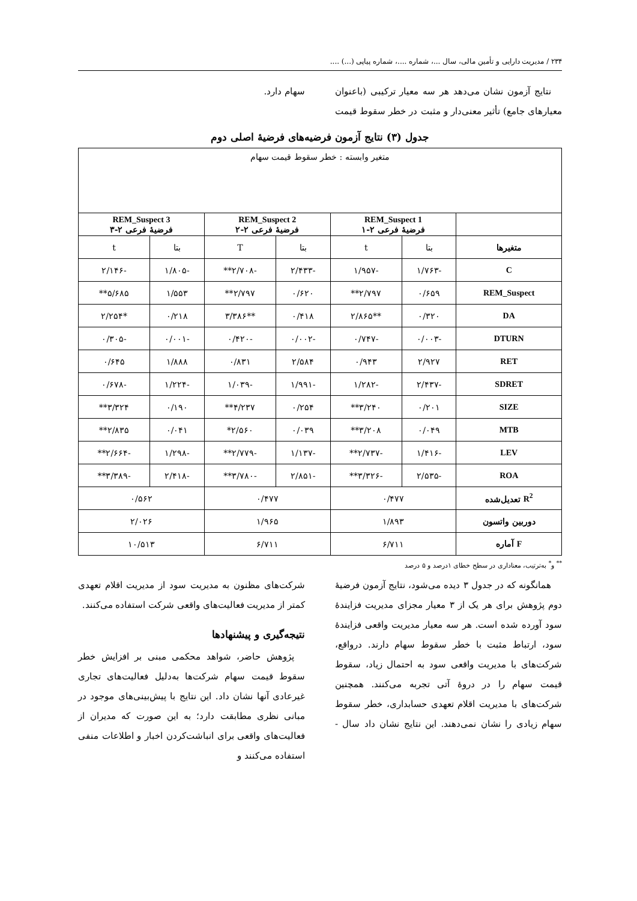۲۳۴ / مدیریت دارایی و تأمین مالی، سال ...، شماره ....، شماره پیاپی (...) ....
نتایج آزمون نشان می‌دهد هر سه معیار ترکیبی (باعنوان معیارهای جامع) تأثیر معنی‌دار و مثبت در خطر سقوط قیمت سهام دارد.
جدول (۳) نتایج آزمون فرضیه‌های فرضیهٔ اصلی دوم
| متغیر وابسته : خطر سقوط قیمت سهام | | | | | | |
| | REM_Suspect 1 فرضیهٔ فرعی ۲-۱ | | REM_Suspect 2 فرضیهٔ فرعی ۲-۲ | | REM_Suspect 3 فرضیهٔ فرعی ۲-۳ | |
| متغیرها | بتا | t | بتا | T | بتا | t |
| C | -۱/۷۶۳ | -۱/۹۵۷ | -۲/۴۳۳ | -۲/۷۰۸** | -۱/۸۰۵ | -۲/۱۴۶ |
| REM_Suspect | ۰/۶۵۹ | ۲/۷۹۷** | ۰/۶۲۰ | ۲/۷۹۷** | ۱/۵۵۳ | ۵/۶۸۵** |
| DA | ۰/۳۲۰ | **۲/۸۶۵ | ۰/۴۱۸ | **۳/۳۸۶ | ۰/۲۱۸ | *۲/۲۵۴ |
| DTURN | -۰/۰۰۳ | -۰/۷۴۷ | -۰/۰۰۲ | -۰/۴۲۰ | -۰/۰۰۱ | -۰/۳۰۵ |
| RET | ۲/۹۲۷ | ۰/۹۴۳ | ۲/۵۸۴ | ۰/۸۳۱ | ۱/۸۸۸ | ۰/۶۴۵ |
| SDRET | -۲/۴۳۷ | -۱/۲۸۲ | -۱/۹۹۱ | -۱/۰۳۹ | -۱/۲۲۴ | -۰/۶۷۸ |
| SIZE | ۰/۲۰۱ | ۳/۲۴۰** | ۰/۲۵۴ | ۴/۲۳۷** | ۰/۱۹۰ | ۳/۳۲۴** |
| MTB | ۰/۰۴۹ | ۳/۲۰۸** | ۰/۰۳۹ | ۲/۵۶۰* | ۰/۰۴۱ | ۲/۸۳۵** |
| LEV | -۱/۴۱۶ | -۲/۷۳۷** | -۱/۱۳۷ | -۲/۷۷۹** | -۱/۲۹۸ | -۲/۶۶۴** |
| ROA | -۲/۵۳۵ | -۳/۳۲۶** | -۲/۸۵۱ | -۳/۷۸۰** | -۲/۴۱۸ | -۳/۳۸۹** |
| R<sup>2</sup> تعدیل‌شده | ۰/۴۷۷ | | ۰/۴۷۷ | | ۰/۵۶۲ | |
| دوربین واتسون | ۱/۸۹۳ | | ۱/۹۶۵ | | ۲/۰۲۶ | |
| F آماره | ۶/۷۱۱ | | ۶/۷۱۱ | | ۱۰/۵۱۳ | |
<sup>**</sup> و<sup>*</sup> به‌ترتیب، معناداری در سطح خطای ۱درصد و ۵ درصد
همانگونه که در جدول ۳ دیده می‌شود، نتایج آزمون فرضیهٔ دوم پژوهش برای هر یک از ۳ معیار مجزای مدیریت فزایندهٔ سود آورده شده است. هر سه معیار مدیریت واقعی فزایندهٔ سود، ارتباط مثبت با خطر سقوط سهام دارند. درواقع، شرکت‌های با مدیریت واقعی سود به احتمال زیاد، سقوط قیمت سهام را در دروهٔ آتی تجربه می‌کنند. همچنین شرکت‌های با مدیریت اقلام تعهدی حسابداری، خطر سقوط سهام زیادی را نشان نمی‌دهند. این نتایج نشان داد سال - شرکت‌های مظنون به مدیریت سود از مدیریت اقلام تعهدی کمتر از مدیریت فعالیت‌های واقعی شرکت استفاده می‌کنند.
نتیجه‌گیری و پیشنهادها
پژوهش حاضر، شواهد محکمی مبنی بر افزایش خطر سقوط قیمت سهام شرکت‌ها به‌دلیل فعالیت‌های تجاری غیرعادی آنها نشان داد. این نتایج با پیش‌بینی‌های موجود در مبانی نظری مطابقت دارد؛ به این صورت که مدیران از فعالیت‌های واقعی برای انباشت‌کردن اخبار و اطلاعات منفی استفاده می‌کنند و